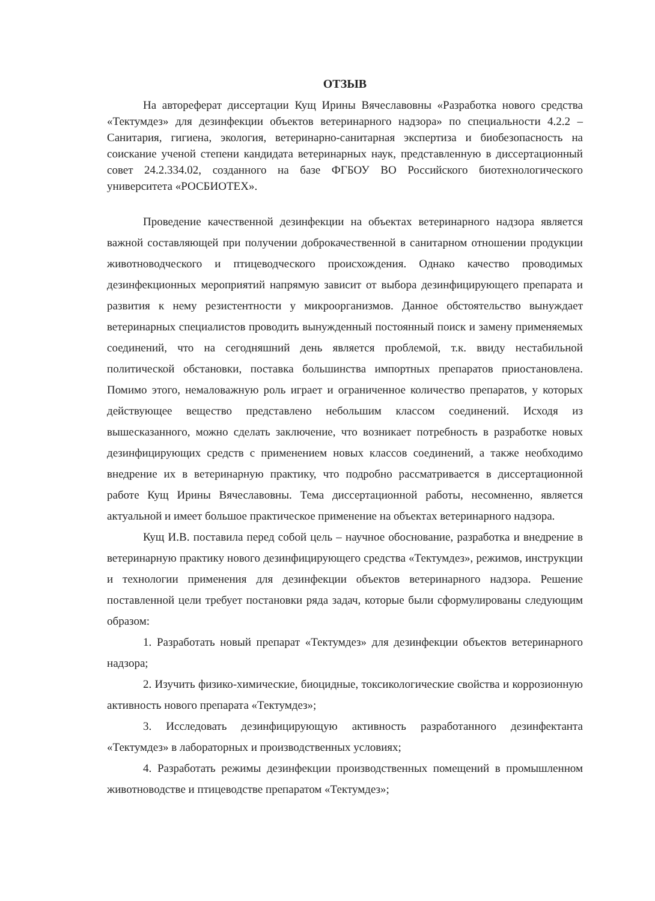ОТЗЫВ
На автореферат диссертации Кущ Ирины Вячеславовны «Разработка нового средства «Тектумдез» для дезинфекции объектов ветеринарного надзора» по специальности 4.2.2 – Санитария, гигиена, экология, ветеринарно-санитарная экспертиза и биобезопасность на соискание ученой степени кандидата ветеринарных наук, представленную в диссертационный совет 24.2.334.02, созданного на базе ФГБОУ ВО Российского биотехнологического университета «РОСБИОТЕХ».
Проведение качественной дезинфекции на объектах ветеринарного надзора является важной составляющей при получении доброкачественной в санитарном отношении продукции животноводческого и птицеводческого происхождения. Однако качество проводимых дезинфекционных мероприятий напрямую зависит от выбора дезинфицирующего препарата и развития к нему резистентности у микроорганизмов. Данное обстоятельство вынуждает ветеринарных специалистов проводить вынужденный постоянный поиск и замену применяемых соединений, что на сегодняшний день является проблемой, т.к. ввиду нестабильной политической обстановки, поставка большинства импортных препаратов приостановлена. Помимо этого, немаловажную роль играет и ограниченное количество препаратов, у которых действующее вещество представлено небольшим классом соединений. Исходя из вышесказанного, можно сделать заключение, что возникает потребность в разработке новых дезинфицирующих средств с применением новых классов соединений, а также необходимо внедрение их в ветеринарную практику, что подробно рассматривается в диссертационной работе Кущ Ирины Вячеславовны. Тема диссертационной работы, несомненно, является актуальной и имеет большое практическое применение на объектах ветеринарного надзора.
Кущ И.В. поставила перед собой цель – научное обоснование, разработка и внедрение в ветеринарную практику нового дезинфицирующего средства «Тектумдез», режимов, инструкции и технологии применения для дезинфекции объектов ветеринарного надзора. Решение поставленной цели требует постановки ряда задач, которые были сформулированы следующим образом:
1. Разработать новый препарат «Тектумдез» для дезинфекции объектов ветеринарного надзора;
2. Изучить физико-химические, биоцидные, токсикологические свойства и коррозионную активность нового препарата «Тектумдез»;
3. Исследовать дезинфицирующую активность разработанного дезинфектанта «Тектумдез» в лабораторных и производственных условиях;
4. Разработать режимы дезинфекции производственных помещений в промышленном животноводстве и птицеводстве препаратом «Тектумдез»;